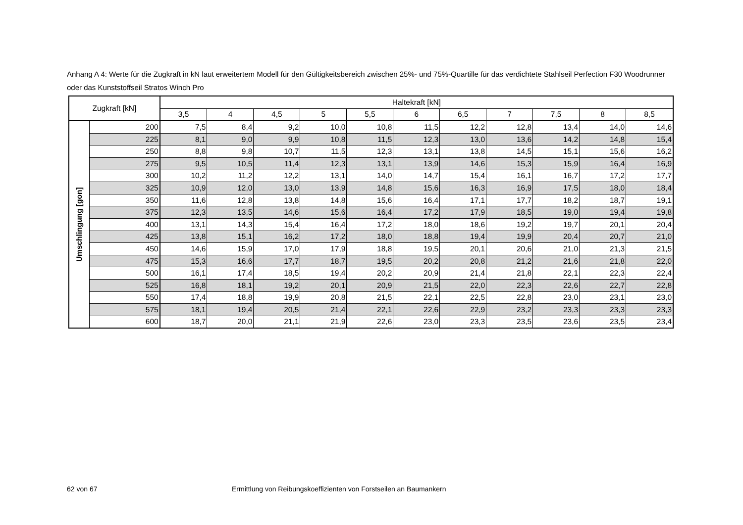Anhang A 4: Werte für die Zugkraft in kN laut erweitertem Modell für den Gültigkeitsbereich zwischen 25%- und 75%-Quartille für das verdichtete Stahlseil Perfection F30 Woodrunner oder das Kunststoffseil Stratos Winch Pro
| Zugkraft [kN] | | Haltekraft [kN] | | | | | | | | | | |
| --- | --- | --- | --- | --- | --- | --- | --- | --- | --- | --- | --- | --- |
| | | 3,5 | 4 | 4,5 | 5 | 5,5 | 6 | 6,5 | 7 | 7,5 | 8 | 8,5 |
| Umschlingung [gon] | 200 | 7,5 | 8,4 | 9,2 | 10,0 | 10,8 | 11,5 | 12,2 | 12,8 | 13,4 | 14,0 | 14,6 |
| | 225 | 8,1 | 9,0 | 9,9 | 10,8 | 11,5 | 12,3 | 13,0 | 13,6 | 14,2 | 14,8 | 15,4 |
| | 250 | 8,8 | 9,8 | 10,7 | 11,5 | 12,3 | 13,1 | 13,8 | 14,5 | 15,1 | 15,6 | 16,2 |
| | 275 | 9,5 | 10,5 | 11,4 | 12,3 | 13,1 | 13,9 | 14,6 | 15,3 | 15,9 | 16,4 | 16,9 |
| | 300 | 10,2 | 11,2 | 12,2 | 13,1 | 14,0 | 14,7 | 15,4 | 16,1 | 16,7 | 17,2 | 17,7 |
| | 325 | 10,9 | 12,0 | 13,0 | 13,9 | 14,8 | 15,6 | 16,3 | 16,9 | 17,5 | 18,0 | 18,4 |
| | 350 | 11,6 | 12,8 | 13,8 | 14,8 | 15,6 | 16,4 | 17,1 | 17,7 | 18,2 | 18,7 | 19,1 |
| | 375 | 12,3 | 13,5 | 14,6 | 15,6 | 16,4 | 17,2 | 17,9 | 18,5 | 19,0 | 19,4 | 19,8 |
| | 400 | 13,1 | 14,3 | 15,4 | 16,4 | 17,2 | 18,0 | 18,6 | 19,2 | 19,7 | 20,1 | 20,4 |
| | 425 | 13,8 | 15,1 | 16,2 | 17,2 | 18,0 | 18,8 | 19,4 | 19,9 | 20,4 | 20,7 | 21,0 |
| | 450 | 14,6 | 15,9 | 17,0 | 17,9 | 18,8 | 19,5 | 20,1 | 20,6 | 21,0 | 21,3 | 21,5 |
| | 475 | 15,3 | 16,6 | 17,7 | 18,7 | 19,5 | 20,2 | 20,8 | 21,2 | 21,6 | 21,8 | 22,0 |
| | 500 | 16,1 | 17,4 | 18,5 | 19,4 | 20,2 | 20,9 | 21,4 | 21,8 | 22,1 | 22,3 | 22,4 |
| | 525 | 16,8 | 18,1 | 19,2 | 20,1 | 20,9 | 21,5 | 22,0 | 22,3 | 22,6 | 22,7 | 22,8 |
| | 550 | 17,4 | 18,8 | 19,9 | 20,8 | 21,5 | 22,1 | 22,5 | 22,8 | 23,0 | 23,1 | 23,0 |
| | 575 | 18,1 | 19,4 | 20,5 | 21,4 | 22,1 | 22,6 | 22,9 | 23,2 | 23,3 | 23,3 | 23,3 |
| | 600 | 18,7 | 20,0 | 21,1 | 21,9 | 22,6 | 23,0 | 23,3 | 23,5 | 23,6 | 23,5 | 23,4 |
62 von 67
Ermittlung von Reibungskoeffizienten von Forstseilen an Baumankern